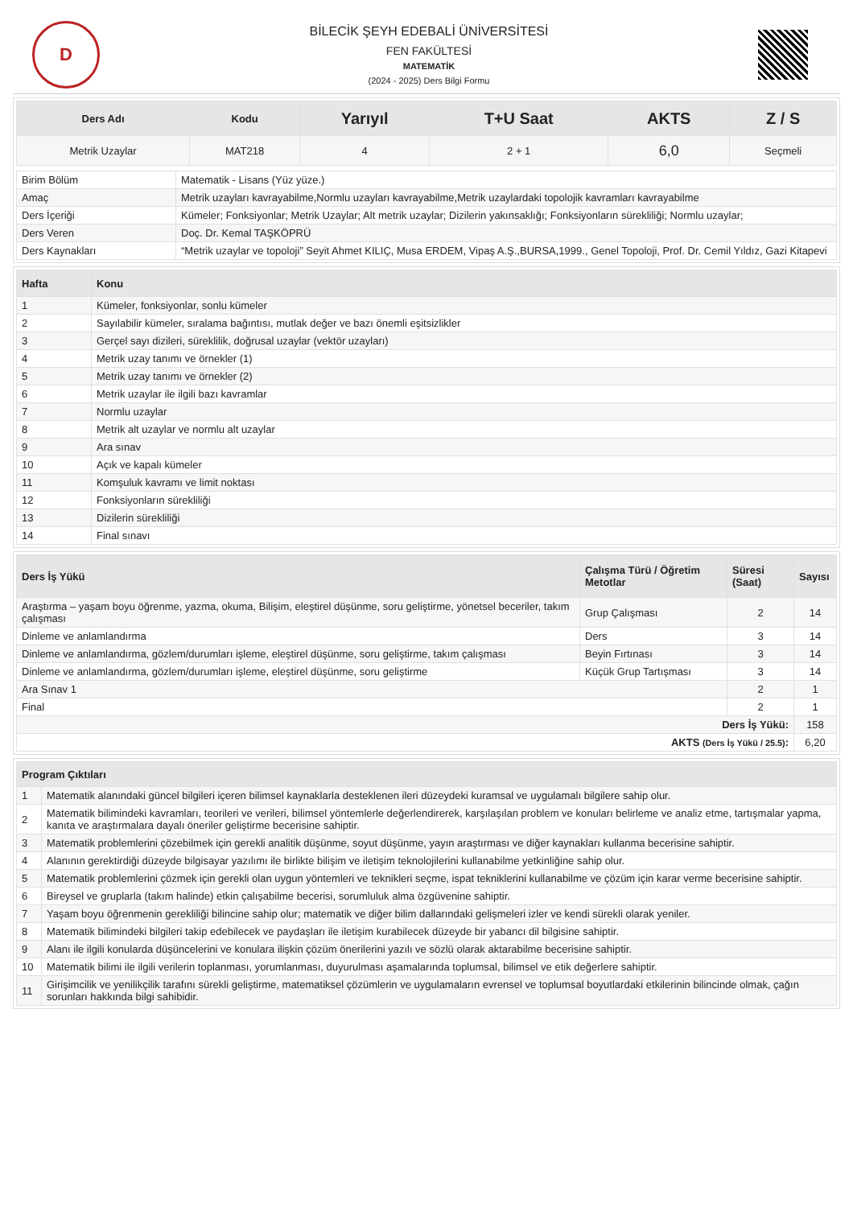D
BİLECİK ŞEYH EDEBALİ ÜNİVERSİTESİ
FEN FAKÜLTESİ
MATEMATİK
(2024 - 2025) Ders Bilgi Formu
| Ders Adı | Kodu | Yarıyıl | T+U Saat | AKTS | Z / S |
| --- | --- | --- | --- | --- | --- |
| Metrik Uzaylar | MAT218 | 4 | 2 + 1 | 6,0 | Seçmeli |
| Birim Bölüm | Matematik - Lisans (Yüz yüze.) |
| Amaç | Metrik uzayları kavrayabilme,Normlu uzayları kavrayabilme,Metrik uzaylardaki topolojik kavramları kavrayabilme |
| Ders İçeriği | Kümeler; Fonksiyonlar; Metrik Uzaylar; Alt metrik uzaylar; Dizilerin yakınsaklığı; Fonksiyonların sürekliliği; Normlu uzaylar; |
| Ders Veren | Doç. Dr. Kemal TAŞKÖPRÜ |
| Ders Kaynakları | “Metrik uzaylar ve topoloji” Seyit Ahmet KILIÇ, Musa ERDEM, Vipaş A.Ş.,BURSA,1999., Genel Topoloji, Prof. Dr. Cemil Yıldız, Gazi Kitapevi |
| Hafta | Konu |
| --- | --- |
| 1 | Kümeler, fonksiyonlar, sonlu kümeler |
| 2 | Sayılabilir kümeler, sıralama bağıntısı, mutlak değer ve bazı önemli eşitsizlikler |
| 3 | Gerçel sayı dizileri, süreklilik, doğrusal uzaylar (vektör uzayları) |
| 4 | Metrik uzay tanımı ve örnekler (1) |
| 5 | Metrik uzay tanımı ve örnekler (2) |
| 6 | Metrik uzaylar ile ilgili bazı kavramlar |
| 7 | Normlu uzaylar |
| 8 | Metrik alt uzaylar ve normlu alt uzaylar |
| 9 | Ara sınav |
| 10 | Açık ve kapalı kümeler |
| 11 | Komşuluk kavramı ve limit noktası |
| 12 | Fonksiyonların sürekliliği |
| 13 | Dizilerin sürekliliği |
| 14 | Final sınavı |
| Ders İş Yükü | Çalışma Türü / Öğretim Metotlar | Süresi (Saat) | Sayısı |
| --- | --- | --- | --- |
| Araştırma – yaşam boyu öğrenme, yazma, okuma, Bilişim, eleştirel düşünme, soru geliştirme, yönetsel beceriler, takım çalışması | Grup Çalışması | 2 | 14 |
| Dinleme ve anlamlandırma | Ders | 3 | 14 |
| Dinleme ve anlamlandırma, gözlem/durumları işleme, eleştirel düşünme, soru geliştirme, takım çalışması | Beyin Fırtınası | 3 | 14 |
| Dinleme ve anlamlandırma, gözlem/durumları işleme, eleştirel düşünme, soru geliştirme | Küçük Grup Tartışması | 3 | 14 |
| Ara Sınav 1 | | 2 | 1 |
| Final | | 2 | 1 |
| Ders İş Yükü: | | | 158 |
| AKTS (Ders İş Yükü / 25.5) : | | | 6,20 |
| Program Çıktıları | |
| --- | --- |
| 1 | Matematik alanındaki güncel bilgileri içeren bilimsel kaynaklarla desteklenen ileri düzeydeki kuramsal ve uygulamalı bilgilere sahip olur. |
| 2 | Matematik bilimindeki kavramları, teorileri ve verileri, bilimsel yöntemlerle değerlendirerek, karşılaşılan problem ve konuları belirleme ve analiz etme, tartışmalar yapma, kanıta ve araştırmalara dayalı öneriler geliştirme becerisine sahiptir. |
| 3 | Matematik problemlerini çözebilmek için gerekli analitik düşünme, soyut düşünme, yayın araştırması ve diğer kaynakları kullanma becerisine sahiptir. |
| 4 | Alanının gerektirdiği düzeyde bilgisayar yazılımı ile birlikte bilişim ve iletişim teknolojilerini kullanabilme yetkinliğine sahip olur. |
| 5 | Matematik problemlerini çözmek için gerekli olan uygun yöntemleri ve teknikleri seçme, ispat tekniklerini kullanabilme ve çözüm için karar verme becerisine sahiptir. |
| 6 | Bireysel ve gruplarla (takım halinde) etkin çalışabilme becerisi, sorumluluk alma özgüvenine sahiptir. |
| 7 | Yaşam boyu öğrenmenin gerekliliği bilincine sahip olur; matematik ve diğer bilim dallarındaki gelişmeleri izler ve kendi sürekli olarak yeniler. |
| 8 | Matematik bilimindeki bilgileri takip edebilecek ve paydaşları ile iletişim kurabilecek düzeyde bir yabancı dil bilgisine sahiptir. |
| 9 | Alanı ile ilgili konularda düşüncelerini ve konulara ilişkin çözüm önerilerini yazılı ve sözlü olarak aktarabilme becerisine sahiptir. |
| 10 | Matematik bilimi ile ilgili verilerin toplanması, yorumlanması, duyurulması aşamalarında toplumsal, bilimsel ve etik değerlere sahiptir. |
| 11 | Girişimcilik ve yenilikçilik tarafını sürekli geliştirme, matematiksel çözümlerin ve uygulamaların evrensel ve toplumsal boyutlardaki etkilerinin bilincinde olmak, çağın sorunları hakkında bilgi sahibidir. |